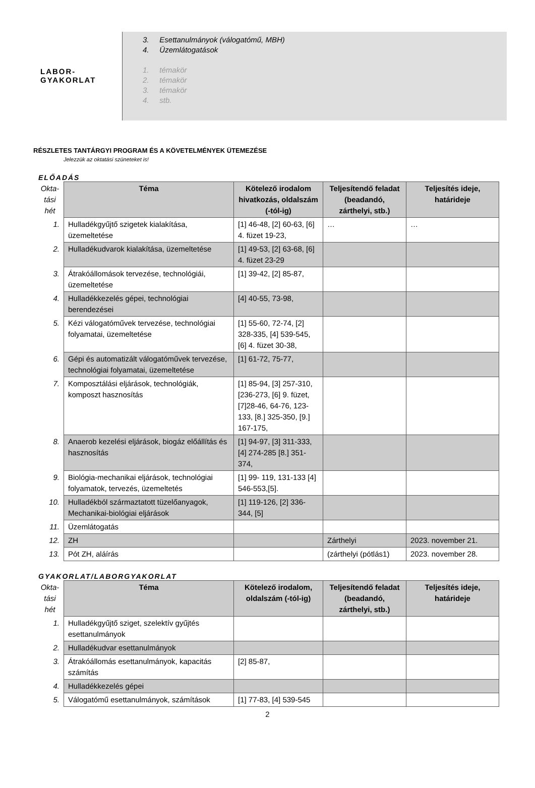LABOR-
GYAKORLAT
3. Esettanulmányok (válogatómű, MBH)
4. Üzemlátogatások
1. témakör
2. témakör
3. témakör
4. stb.
RÉSZLETES TANTÁRGYI PROGRAM ÉS A KÖVETELMÉNYEK ÜTEMEZÉSE
Jelezzük az oktatási szüneteket is!
ELŐADÁS
| Okta-tási hét | Téma | Kötelező irodalom hivatkozás, oldalszám (-tól-ig) | Teljesítendő feladat (beadandó, zárthelyi, stb.) | Teljesítés ideje, határideje |
| --- | --- | --- | --- | --- |
| 1. | Hulladékgyűjtő szigetek kialakítása, üzemeltetése | [1] 46-48, [2] 60-63, [6] 4. füzet 19-23, | … | … |
| 2. | Hulladékudvarok kialakítása, üzemeltetése | [1] 49-53, [2] 63-68, [6] 4. füzet 23-29 | | |
| 3. | Átrakóállomások tervezése, technológiái, üzemeltetése | [1] 39-42, [2] 85-87, | | |
| 4. | Hulladékkezelés gépei, technológiai berendezései | [4] 40-55, 73-98, | | |
| 5. | Kézi válogatóművek tervezése, technológiai folyamatai, üzemeltetése | [1] 55-60, 72-74, [2] 328-335, [4] 539-545, [6] 4. füzet 30-38, | | |
| 6. | Gépi és automatizált válogatóművek tervezése, technológiai folyamatai, üzemeltetése | [1] 61-72, 75-77, | | |
| 7. | Komposztálási eljárások, technológiák, komposzt hasznosítás | [1] 85-94, [3] 257-310, [236-273, [6] 9. füzet,[7]28-46, 64-76, 123-133, [8.] 325-350, [9.] 167-175, | | |
| 8. | Anaerob kezelési eljárások, biogáz előállítás és hasznosítás | [1] 94-97, [3] 311-333, [4] 274-285 [8.] 351-374, | | |
| 9. | Biológia-mechanikai eljárások, technológiai folyamatok, tervezés, üzemeltetés | [1] 99- 119, 131-133 [4] 546-553,[5]. | | |
| 10. | Hulladékból származtatott tüzelőanyagok, Mechanikai-biológiai eljárások | [1] 119-126, [2] 336-344, [5] | | |
| 11. | Üzemlátogatás | | | |
| 12. | ZH | | Zárthelyi | 2023. november 21. |
| 13. | Pót ZH, aláírás | | (zárthelyi (pótlás1) | 2023. november 28. |
GYAKORLAT/LABORGYAKORLAT
| Okta-tási hét | Téma | Kötelező irodalom, oldalszám (-tól-ig) | Teljesítendő feladat (beadandó, zárthelyi, stb.) | Teljesítés ideje, határideje |
| --- | --- | --- | --- | --- |
| 1. | Hulladékgyűjtő sziget, szelektív gyűjtés esettanulmányok | | | |
| 2. | Hulladékudvar esettanulmányok | | | |
| 3. | Átrakóállomás esettanulmányok, kapacitás számítás | [2] 85-87, | | |
| 4. | Hulladékkezelés gépei | | | |
| 5. | Válogatómű esettanulmányok, számítások | [1] 77-83, [4] 539-545 | | |
2